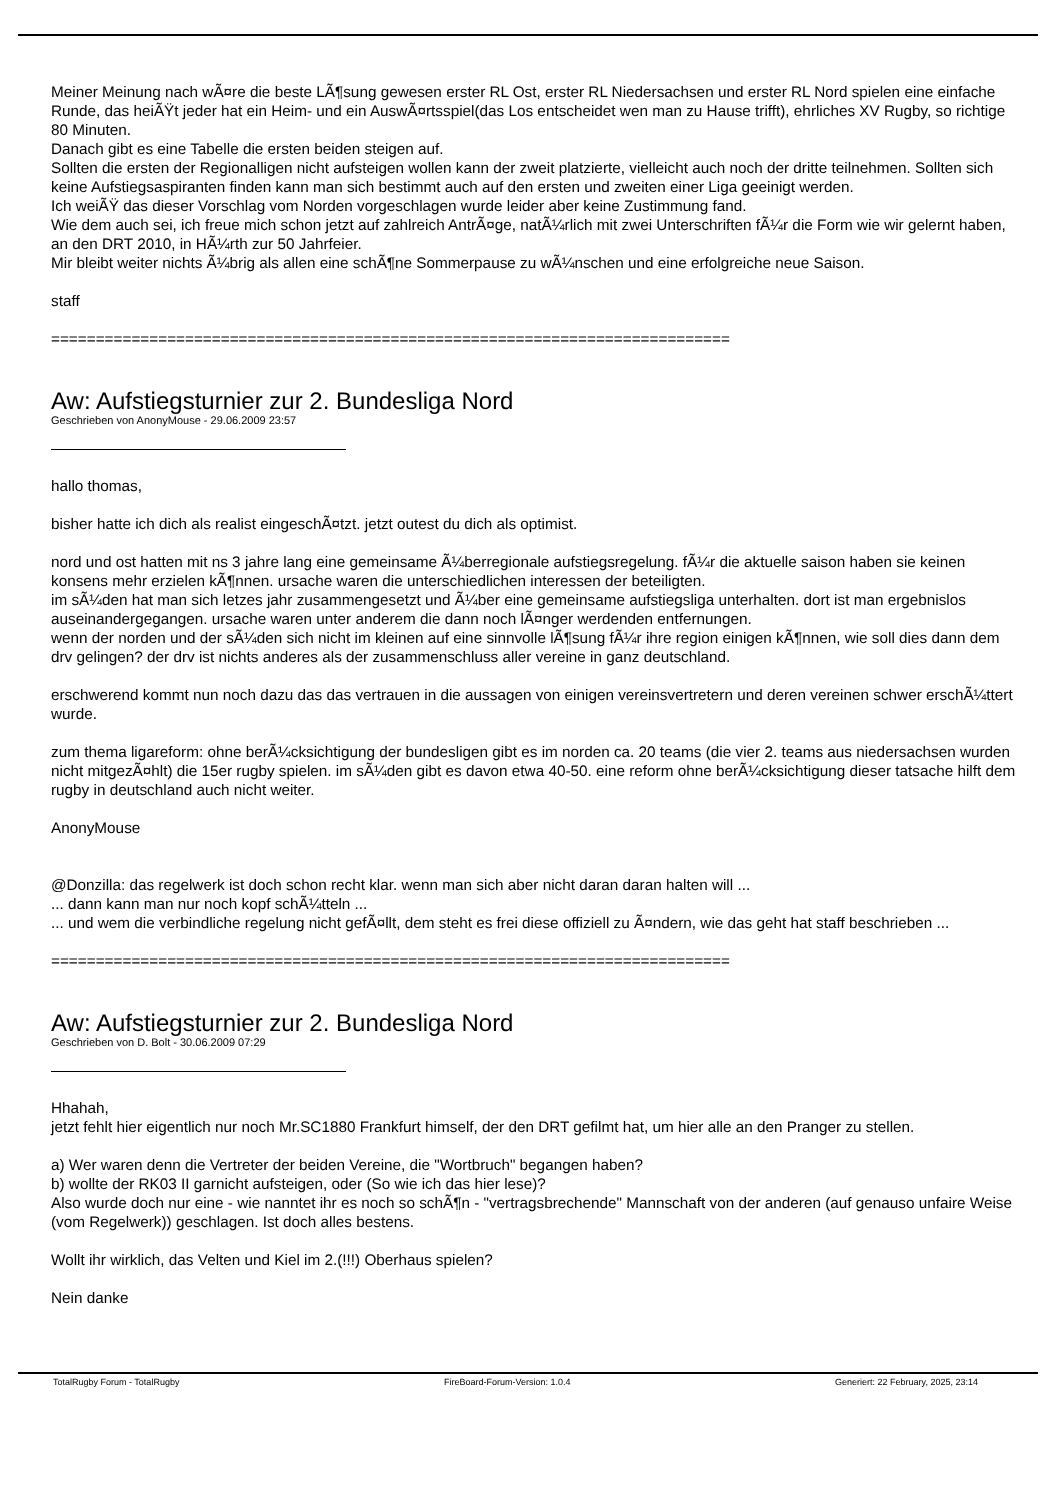Meiner Meinung nach wÃ¤re die beste LÃ¶sung gewesen erster RL Ost, erster RL Niedersachsen und erster RL Nord spielen eine einfache Runde, das heiÃŸt jeder hat ein Heim- und ein AuswÃ¤rtsspiel(das Los entscheidet wen man zu Hause trifft), ehrliches XV Rugby, so richtige 80 Minuten.
Danach gibt es eine Tabelle die ersten beiden steigen auf.
Sollten die ersten der Regionalligen nicht aufsteigen wollen kann der zweit platzierte, vielleicht auch noch der dritte teilnehmen. Sollten sich keine Aufstiegsaspiranten finden kann man sich bestimmt auch auf den ersten und zweiten einer Liga geeinigt werden.
Ich weiÃŸ das dieser Vorschlag vom Norden vorgeschlagen wurde leider aber keine Zustimmung fand.
Wie dem auch sei, ich freue mich schon jetzt auf zahlreich AntrÃ¤ge, natÃ¼rlich mit zwei Unterschriften fÃ¼r die Form wie wir gelernt haben, an den DRT 2010, in HÃ¼rth zur 50 Jahrfeier.
Mir bleibt weiter nichts Ã¼brig als allen eine schÃ¶ne Sommerpause zu wÃ¼nschen und eine erfolgreiche neue Saison.
staff
============================================================================
Aw: Aufstiegsturnier zur 2. Bundesliga Nord
Geschrieben von AnonyMouse - 29.06.2009 23:57
hallo thomas,
bisher hatte ich dich als realist eingeschÃ¤tzt. jetzt outest du dich als optimist.
nord und ost hatten mit ns 3 jahre lang eine gemeinsame Ã¼berregionale aufstiegsregelung. fÃ¼r die aktuelle saison haben sie keinen konsens mehr erzielen kÃ¶nnen. ursache waren die unterschiedlichen interessen der beteiligten.
im sÃ¼den hat man sich letzes jahr zusammengesetzt und Ã¼ber eine gemeinsame aufstiegsliga unterhalten. dort ist man ergebnislos auseinandergegangen. ursache waren unter anderem die dann noch lÃ¤nger werdenden entfernungen.
wenn der norden und der sÃ¼den sich nicht im kleinen auf eine sinnvolle lÃ¶sung fÃ¼r ihre region einigen kÃ¶nnen, wie soll dies dann dem drv gelingen? der drv ist nichts anderes als der zusammenschluss aller vereine in ganz deutschland.
erschwerend kommt nun noch dazu das das vertrauen in die aussagen von einigen vereinsvertretern und deren vereinen schwer erschÃ¼ttert wurde.
zum thema ligareform: ohne berÃ¼cksichtigung der bundesligen gibt es im norden ca. 20 teams (die vier 2. teams aus niedersachsen wurden nicht mitgezÃ¤hlt) die 15er rugby spielen. im sÃ¼den gibt es davon etwa 40-50. eine reform ohne berÃ¼cksichtigung dieser tatsache hilft dem rugby in deutschland auch nicht weiter.
AnonyMouse
@Donzilla: das regelwerk ist doch schon recht klar. wenn man sich aber nicht daran daran halten will ...
... dann kann man nur noch kopf schÃ¼tteln ...
... und wem die verbindliche regelung nicht gefÃ¤llt, dem steht es frei diese offiziell zu Ã¤ndern, wie das geht hat staff beschrieben ...
============================================================================
Aw: Aufstiegsturnier zur 2. Bundesliga Nord
Geschrieben von D. Bolt - 30.06.2009 07:29
Hhahah,
jetzt fehlt hier eigentlich nur noch Mr.SC1880 Frankfurt himself, der den DRT gefilmt hat, um hier alle an den Pranger zu stellen.
a) Wer waren denn die Vertreter der beiden Vereine, die "Wortbruch" begangen haben?
b) wollte der RK03 II garnicht aufsteigen, oder (So wie ich das hier lese)?
Also wurde doch nur eine - wie nanntet ihr es noch so schÃ¶n - "vertragsbrechende" Mannschaft von der anderen (auf genauso unfaire Weise (vom Regelwerk)) geschlagen. Ist doch alles bestens.
Wollt ihr wirklich, das Velten und Kiel im 2.(!!!) Oberhaus spielen?
Nein danke
TotalRugby Forum - TotalRugby FireBoard-Forum-Version: 1.0.4 Generiert: 22 February, 2025, 23:14